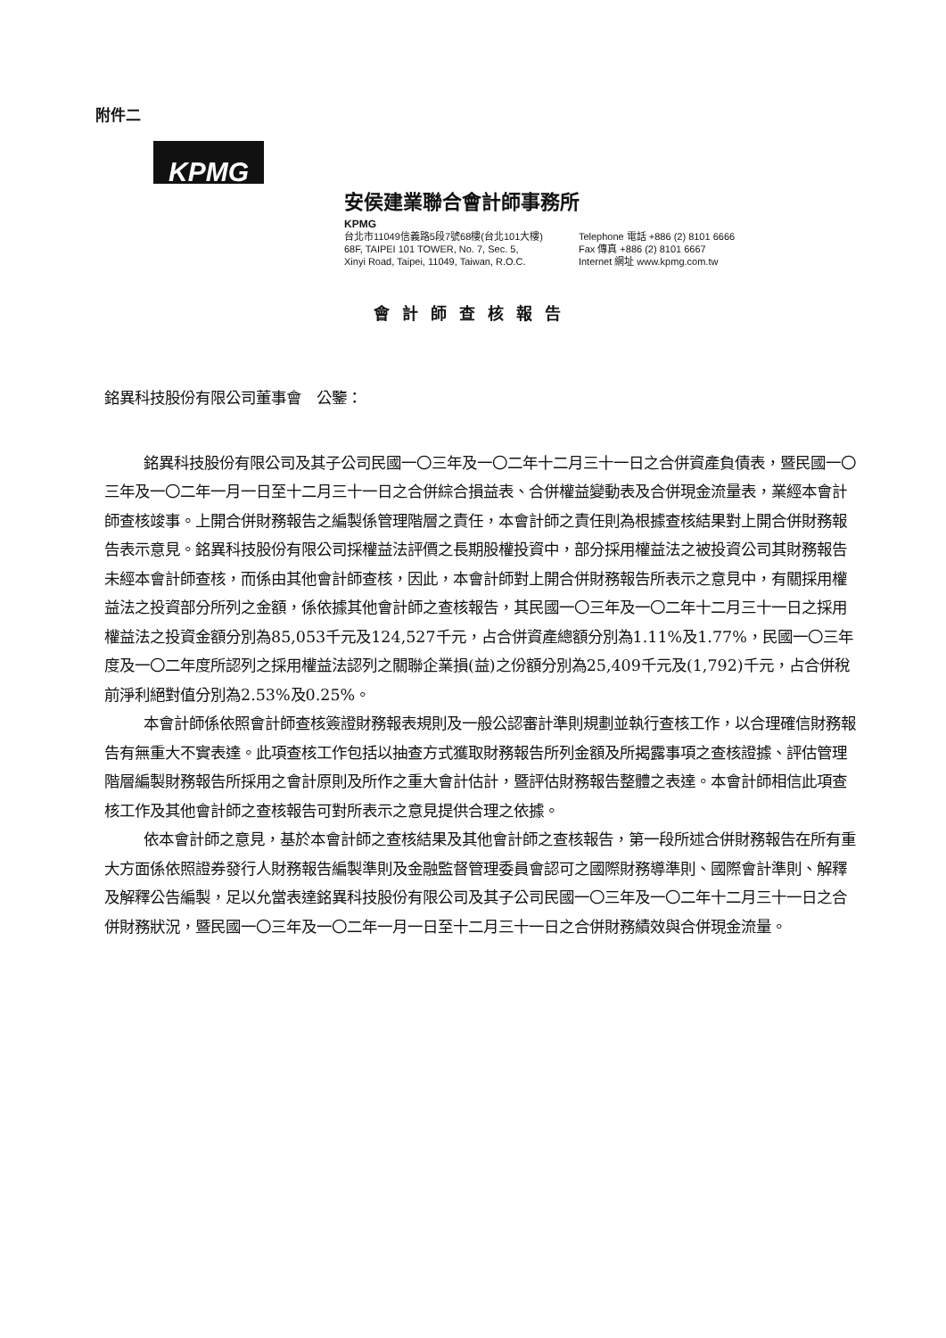附件二
KPMG
安侯建業聯合會計師事務所
KPMG
台北市11049信義路5段7號68樓(台北101大樓)
68F, TAIPEI 101 TOWER, No. 7, Sec. 5,
Xinyi Road, Taipei, 11049, Taiwan, R.O.C.
Telephone 電話 +886 (2) 8101 6666
Fax 傳真 +886 (2) 8101 6667
Internet 網址 www.kpmg.com.tw
會計師查核報告
銘異科技股份有限公司董事會　公鑒：
銘異科技股份有限公司及其子公司民國一〇三年及一〇二年十二月三十一日之合併資產負債表，暨民國一〇三年及一〇二年一月一日至十二月三十一日之合併綜合損益表、合併權益變動表及合併現金流量表，業經本會計師查核竣事。上開合併財務報告之編製係管理階層之責任，本會計師之責任則為根據查核結果對上開合併財務報告表示意見。銘異科技股份有限公司採權益法評價之長期股權投資中，部分採用權益法之被投資公司其財務報告未經本會計師查核，而係由其他會計師查核，因此，本會計師對上開合併財務報告所表示之意見中，有關採用權益法之投資部分所列之金額，係依據其他會計師之查核報告，其民國一〇三年及一〇二年十二月三十一日之採用權益法之投資金額分別為85,053千元及124,527千元，占合併資產總額分別為1.11%及1.77%，民國一〇三年度及一〇二年度所認列之採用權益法認列之關聯企業損(益)之份額分別為25,409千元及(1,792)千元，占合併稅前淨利絕對值分別為2.53%及0.25%。
本會計師係依照會計師查核簽證財務報表規則及一般公認審計準則規劃並執行查核工作，以合理確信財務報告有無重大不實表達。此項查核工作包括以抽查方式獲取財務報告所列金額及所揭露事項之查核證據、評估管理階層編製財務報告所採用之會計原則及所作之重大會計估計，暨評估財務報告整體之表達。本會計師相信此項查核工作及其他會計師之查核報告可對所表示之意見提供合理之依據。
依本會計師之意見，基於本會計師之查核結果及其他會計師之查核報告，第一段所述合併財務報告在所有重大方面係依照證券發行人財務報告編製準則及金融監督管理委員會認可之國際財務導準則、國際會計準則、解釋及解釋公告編製，足以允當表達銘異科技股份有限公司及其子公司民國一〇三年及一〇二年十二月三十一日之合併財務狀況，暨民國一〇三年及一〇二年一月一日至十二月三十一日之合併財務績效與合併現金流量。